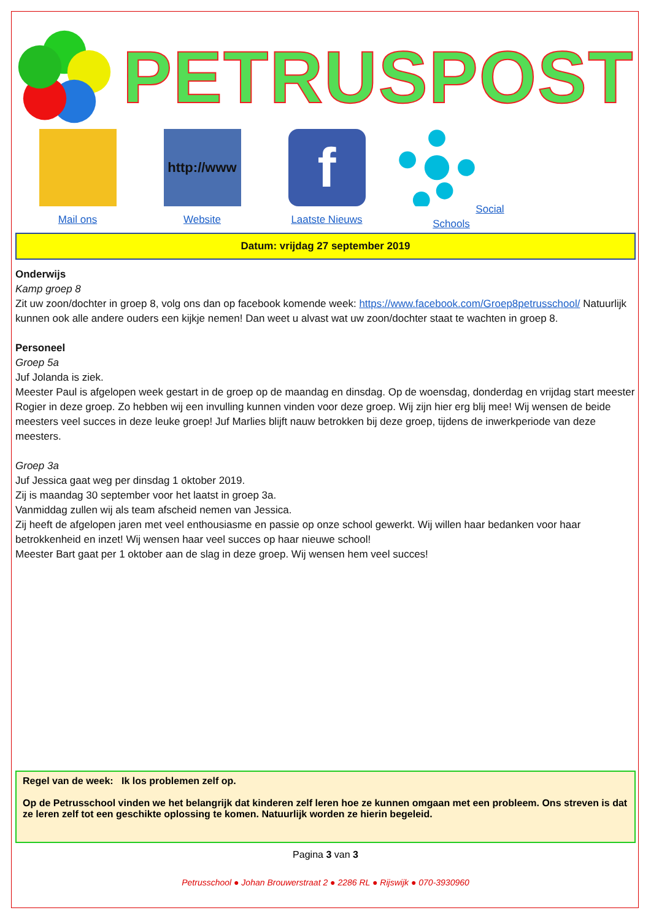PETRUSPOST
Mail ons
http://www
Website
f
Laatste Nieuws
Social Schools
Datum: vrijdag 27 september 2019
Onderwijs
Kamp groep 8
Zit uw zoon/dochter in groep 8, volg ons dan op facebook komende week: https://www.facebook.com/Groep8petrusschool/ Natuurlijk kunnen ook alle andere ouders een kijkje nemen! Dan weet u alvast wat uw zoon/dochter staat te wachten in groep 8.
Personeel
Groep 5a
Juf Jolanda is ziek.
Meester Paul is afgelopen week gestart in de groep op de maandag en dinsdag. Op de woensdag, donderdag en vrijdag start meester Rogier in deze groep. Zo hebben wij een invulling kunnen vinden voor deze groep. Wij zijn hier erg blij mee! Wij wensen de beide meesters veel succes in deze leuke groep! Juf Marlies blijft nauw betrokken bij deze groep, tijdens de inwerkperiode van deze meesters.
Groep 3a
Juf Jessica gaat weg per dinsdag 1 oktober 2019.
Zij is maandag 30 september voor het laatst in groep 3a.
Vanmiddag zullen wij als team afscheid nemen van Jessica.
Zij heeft de afgelopen jaren met veel enthousiasme en passie op onze school gewerkt. Wij willen haar bedanken voor haar betrokkenheid en inzet! Wij wensen haar veel succes op haar nieuwe school!
Meester Bart gaat per 1 oktober aan de slag in deze groep. Wij wensen hem veel succes!
Regel van de week: Ik los problemen zelf op.
Op de Petrusschool vinden we het belangrijk dat kinderen zelf leren hoe ze kunnen omgaan met een probleem. Ons streven is dat ze leren zelf tot een geschikte oplossing te komen. Natuurlijk worden ze hierin begeleid.
Pagina 3 van 3
Petrusschool ● Johan Brouwerstraat 2 ● 2286 RL ● Rijswijk ● 070-3930960